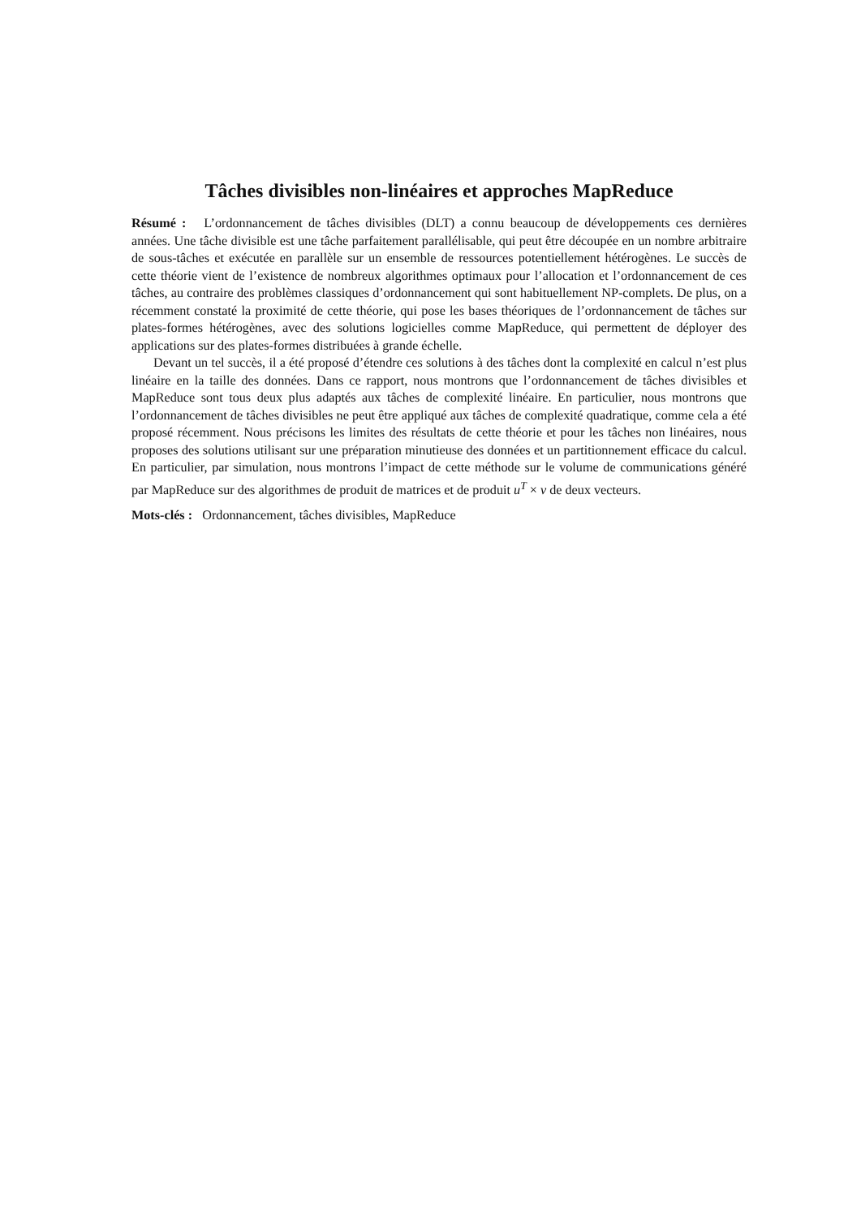Tâches divisibles non-linéaires et approches MapReduce
Résumé : L’ordonnancement de tâches divisibles (DLT) a connu beaucoup de développements ces dernières années. Une tâche divisible est une tâche parfaitement parallélisable, qui peut être découpée en un nombre arbitraire de sous-tâches et exécutée en parallèle sur un ensemble de ressources potentiellement hétérogènes. Le succès de cette théorie vient de l’existence de nombreux algorithmes optimaux pour l’allocation et l’ordonnancement de ces tâches, au contraire des problèmes classiques d’ordonnancement qui sont habituellement NP-complets. De plus, on a récemment constaté la proximité de cette théorie, qui pose les bases théoriques de l’ordonnancement de tâches sur plates-formes hétérogènes, avec des solutions logicielles comme MapReduce, qui permettent de déployer des applications sur des plates-formes distribuées à grande échelle.
Devant un tel succès, il a été proposé d’étendre ces solutions à des tâches dont la complexité en calcul n’est plus linéaire en la taille des données. Dans ce rapport, nous montrons que l’ordonnancement de tâches divisibles et MapReduce sont tous deux plus adaptés aux tâches de complexité linéaire. En particulier, nous montrons que l’ordonnancement de tâches divisibles ne peut être appliqué aux tâches de complexité quadratique, comme cela a été proposé récemment. Nous précisons les limites des résultats de cette théorie et pour les tâches non linéaires, nous proposes des solutions utilisant sur une préparation minutieuse des données et un partitionnement efficace du calcul. En particulier, par simulation, nous montrons l’impact de cette méthode sur le volume de communications généré par MapReduce sur des algorithmes de produit de matrices et de produit u<sup>T</sup> × v de deux vecteurs.
Mots-clés : Ordonnancement, tâches divisibles, MapReduce